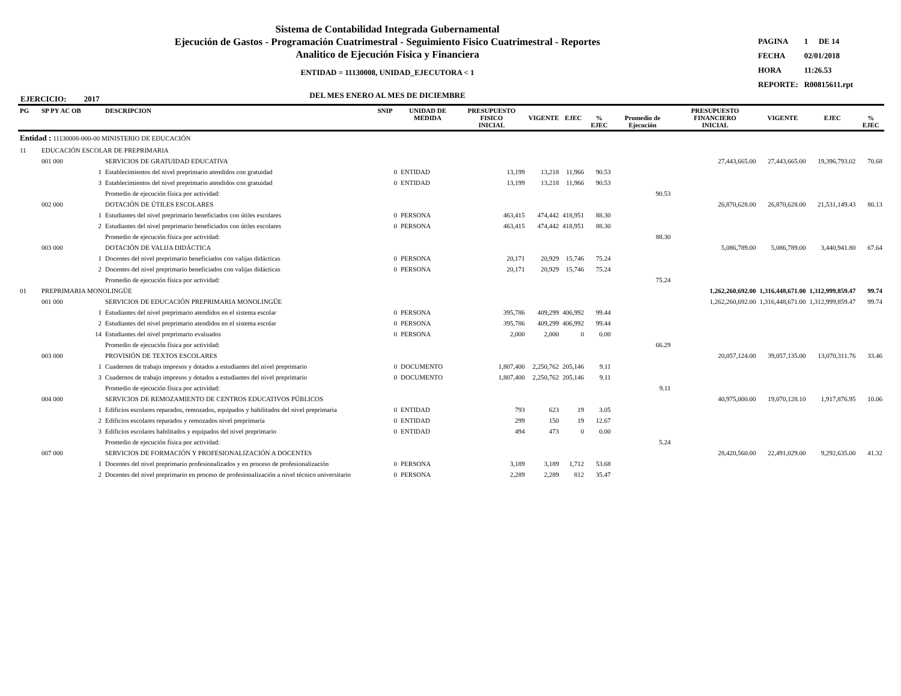Sistema de Contabilidad Integrada Gubernamental
Ejecución de Gastos - Programación Cuatrimestral - Seguimiento Fisico Cuatrimestral - Reportes
Analitico de Ejecución Fisica y Financiera
ENTIDAD = 11130008, UNIDAD_EJECUTORA < 1
DEL MES ENERO AL MES DE DICIEMBRE
| PAGINA | 1 | DE 14 |
| FECHA | 02/01/2018 | |
| HORA | 11:26.53 | |
| REPORTE: | R00815611.rpt | |
EJERCICIO: 2017
| PG | SP PY AC OB | DESCRIPCION | SNIP | UNIDAD DE MEDIDA | PRESUPUESTO FISICO INICIAL | VIGENTE | EJEC | % EJEC | Promedio de Ejecución | PRESUPUESTO FINANCIERO INICIAL | VIGENTE | EJEC | % EJEC |
| --- | --- | --- | --- | --- | --- | --- | --- | --- | --- | --- | --- | --- | --- |
| Entidad : 11130008-000-00 MINISTERIO DE EDUCACIÓN | | | | | | | | | | | | | |
| 11 | EDUCACIÓN ESCOLAR DE PREPRIMARIA | | | | | | | | | | | | |
| | 001 000 | SERVICIOS DE GRATUIDAD EDUCATIVA | | | | | | | | 27,443,665.00 | 27,443,665.00 | 19,396,793.02 | 70.68 |
| | 1 | Establecimientos del nivel preprimario atendidos con gratuidad | 0 | ENTIDAD | 13,199 | 13,218 | 11,966 | 90.53 | | | | | |
| | 3 | Establecimientos del nivel preprimario atendidos con gratuidad | 0 | ENTIDAD | 13,199 | 13,218 | 11,966 | 90.53 | | | | | |
| | | Promedio de ejecución física por actividad: | | | | | | | 90.53 | | | | |
| | 002 000 | DOTACIÓN DE ÚTILES ESCOLARES | | | | | | | | 26,870,628.00 | 26,870,628.00 | 21,531,149.43 | 80.13 |
| | 1 | Estudiantes del nivel preprimario beneficiados con útiles escolares | 0 | PERSONA | 463,415 | 474,442 | 418,951 | 88.30 | | | | | |
| | 2 | Estudiantes del nivel preprimario beneficiados con útiles escolares | 0 | PERSONA | 463,415 | 474,442 | 418,951 | 88.30 | | | | | |
| | | Promedio de ejecución física por actividad: | | | | | | | 88.30 | | | | |
| | 003 000 | DOTACIÓN DE VALIJA DIDÁCTICA | | | | | | | | 5,086,789.00 | 5,086,789.00 | 3,440,941.80 | 67.64 |
| | 1 | Docentes del nivel preprimario beneficiados con valijas didácticas | 0 | PERSONA | 20,171 | 20,929 | 15,746 | 75.24 | | | | | |
| | 2 | Docentes del nivel preprimario beneficiados con valijas didácticas | 0 | PERSONA | 20,171 | 20,929 | 15,746 | 75.24 | | | | | |
| | | Promedio de ejecución física por actividad: | | | | | | | 75.24 | | | | |
| 01 | PREPRIMARIA MONOLINGÜE | | | | | | | | | 1,262,260,692.00 | 1,316,448,671.00 | 1,312,999,859.47 | 99.74 |
| | 001 000 | SERVICIOS DE EDUCACIÓN PREPRIMARIA MONOLINGÜE | | | | | | | | 1,262,260,692.00 | 1,316,448,671.00 | 1,312,999,859.47 | 99.74 |
| | 1 | Estudiantes del nivel preprimario atendidos en el sistema escolar | 0 | PERSONA | 395,786 | 409,299 | 406,992 | 99.44 | | | | | |
| | 2 | Estudiantes del nivel preprimario atendidos en el sistema escolar | 0 | PERSONA | 395,786 | 409,299 | 406,992 | 99.44 | | | | | |
| | 14 | Estudiantes del nivel preprimario evaluados | 0 | PERSONA | 2,000 | 2,000 | 0 | 0.00 | | | | | |
| | | Promedio de ejecución física por actividad: | | | | | | | 66.29 | | | | |
| | 003 000 | PROVISIÓN DE TEXTOS ESCOLARES | | | | | | | | 20,057,124.00 | 39,057,135.00 | 13,070,311.76 | 33.46 |
| | 1 | Cuadernos de trabajo impresos y dotados a estudiantes del nivel preprimario | 0 | DOCUMENTO | 1,807,400 | 2,250,762 | 205,146 | 9.11 | | | | | |
| | 3 | Cuadernos de trabajo impresos y dotados a estudiantes del nivel preprimario | 0 | DOCUMENTO | 1,807,400 | 2,250,762 | 205,146 | 9.11 | | | | | |
| | | Promedio de ejecución física por actividad: | | | | | | | 9.11 | | | | |
| | 004 000 | SERVICIOS DE REMOZAMIENTO DE CENTROS EDUCATIVOS PÚBLICOS | | | | | | | | 40,975,000.00 | 19,070,128.10 | 1,917,876.95 | 10.06 |
| | 1 | Edificios escolares reparados, remozados, equipados y habilitados del nivel preprimaria | 0 | ENTIDAD | 793 | 623 | 19 | 3.05 | | | | | |
| | 2 | Edificios escolares reparados y remozados nivel preprimaria | 0 | ENTIDAD | 299 | 150 | 19 | 12.67 | | | | | |
| | 3 | Edificios escolares habilitados y equipados del nivel preprimario | 0 | ENTIDAD | 494 | 473 | 0 | 0.00 | | | | | |
| | | Promedio de ejecución física por actividad: | | | | | | | 5.24 | | | | |
| | 007 000 | SERVICIOS DE FORMACIÓN Y PROFESIONALIZACIÓN A DOCENTES | | | | | | | | 28,420,560.00 | 22,491,029.00 | 9,292,635.00 | 41.32 |
| | 1 | Docentes del nivel preprimario profesionalizados y en proceso de profesionalización | 0 | PERSONA | 3,189 | 3,189 | 1,712 | 53.68 | | | | | |
| | 2 | Docentes del nivel preprimario en proceso de profesionalización a nivel técnico universitario | 0 | PERSONA | 2,289 | 2,289 | 812 | 35.47 | | | | | |